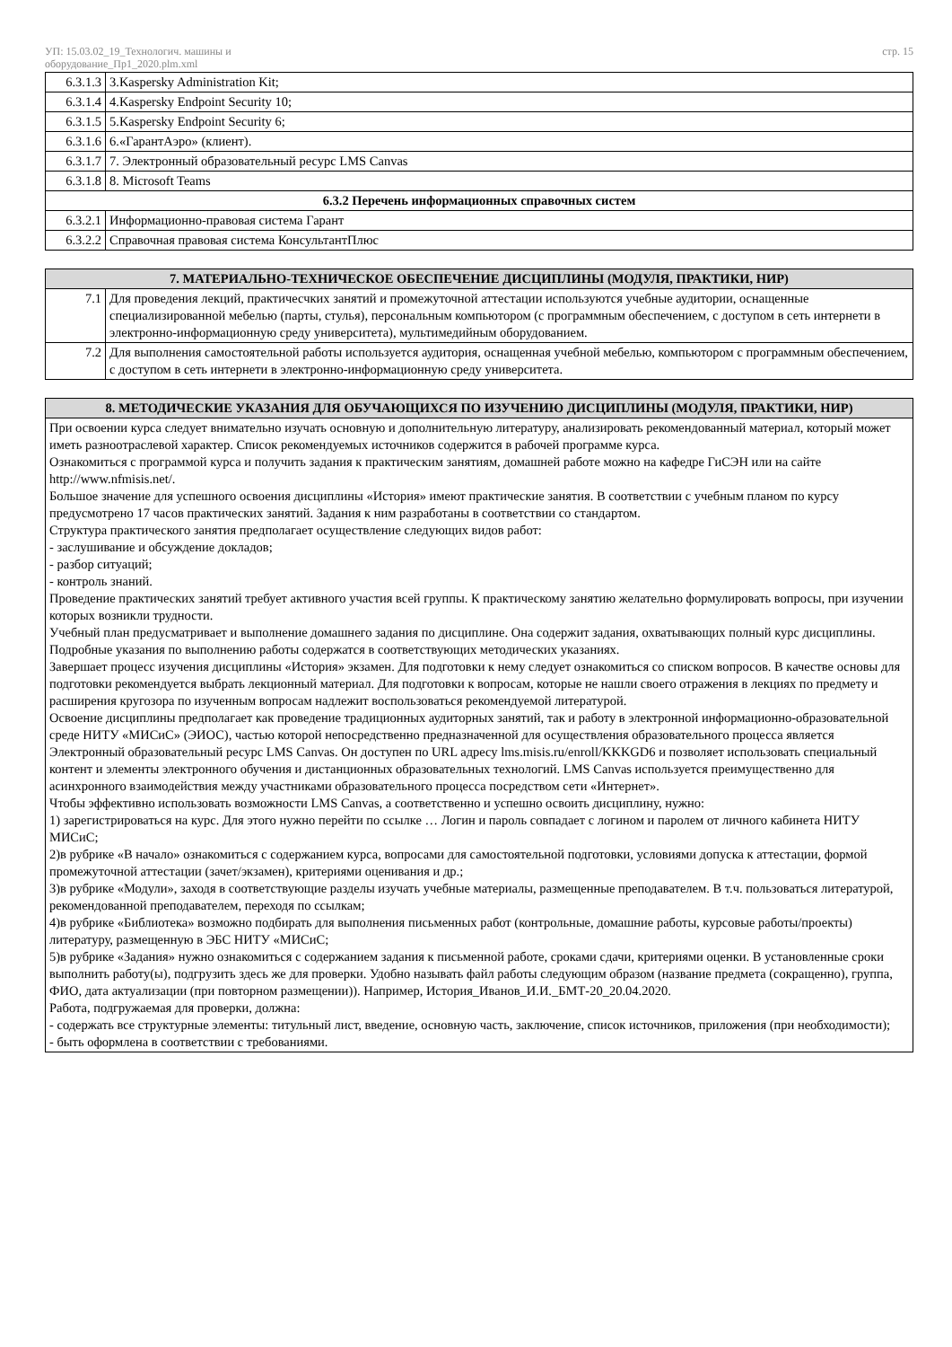УП: 15.03.02_19_Технологич. машины и
оборудование_Пр1_2020.plm.xml
стр. 15
| 6.3.1.3 | 3.Kaspersky Administration Kit; |
| 6.3.1.4 | 4.Kaspersky Endpoint Security 10; |
| 6.3.1.5 | 5.Kaspersky Endpoint Security 6; |
| 6.3.1.6 | 6.«ГарантАэро» (клиент). |
| 6.3.1.7 | 7. Электронный образовательный ресурс LMS Canvas |
| 6.3.1.8 | 8. Microsoft Teams |
| 6.3.2 Перечень информационных справочных систем | |
| 6.3.2.1 | Информационно-правовая система Гарант |
| 6.3.2.2 | Справочная правовая система КонсультантПлюс |
| 7. МАТЕРИАЛЬНО-ТЕХНИЧЕСКОЕ ОБЕСПЕЧЕНИЕ ДИСЦИПЛИНЫ (МОДУЛЯ, ПРАКТИКИ, НИР) | |
| 7.1 | Для проведения лекций, практичесчких занятий и промежуточной аттестации используются учебные аудитории, оснащенные специализированной мебелью (парты, стулья), персональным компьютором (с программным обеспечением, с доступом в сеть интернети в электронно-информационную среду университета), мультимедийным оборудованием. |
| 7.2 | Для выполнения самостоятельной работы используется аудитория, оснащенная учебной мебелью, компьютором с программным обеспечением, с доступом в сеть интернети в электронно-информационную среду университета. |
| 8. МЕТОДИЧЕСКИЕ УКАЗАНИЯ ДЛЯ ОБУЧАЮЩИХСЯ ПО ИЗУЧЕНИЮ ДИСЦИПЛИНЫ (МОДУЛЯ, ПРАКТИКИ, НИР) |
| При освоении курса следует внимательно изучать основную и дополнительную литературу, анализировать рекомендованный материал, который может иметь разноотраслевой характер. Список рекомендуемых источников содержится в рабочей программе курса. Ознакомиться с программой курса и получить задания к практическим занятиям, домашней работе можно на кафедре ГиСЭН или на сайте http://www.nfmisis.net/. Большое значение для успешного освоения дисциплины «История» имеют практические занятия. В соответствии с учебным планом по курсу предусмотрено 17 часов практических занятий. Задания к ним разработаны в соответствии со стандартом. Структура практического занятия предполагает осуществление следующих видов работ: - заслушивание и обсуждение докладов; - разбор ситуаций; - контроль знаний. Проведение практических занятий требует активного участия всей группы. К практическому занятию желательно формулировать вопросы, при изучении которых возникли трудности. Учебный план предусматривает и выполнение домашнего задания по дисциплине. Она содержит задания, охватывающих полный курс дисциплины. Подробные указания по выполнению работы содержатся в соответствующих методических указаниях. Завершает процесс изучения дисциплины «История» экзамен. Для подготовки к нему следует ознакомиться со списком вопросов. В качестве основы для подготовки рекомендуется выбрать лекционный материал. Для подготовки к вопросам, которые не нашли своего отражения в лекциях по предмету и расширения кругозора по изученным вопросам надлежит воспользоваться рекомендуемой литературой. Освоение дисциплины предполагает как проведение традиционных аудиторных занятий, так и работу в электронной информационно-образовательной среде НИТУ «МИСиС» (ЭИОС), частью которой непосредственно предназначенной для осуществления образовательного процесса является Электронный образовательный ресурс LMS Canvas. Он доступен по URL адресу lms.misis.ru/enroll/KKKGD6 и позволяет использовать специальный контент и элементы электронного обучения и дистанционных образовательных технологий. LMS Canvas используется преимущественно для асинхронного взаимодействия между участниками образовательного процесса посредством сети «Интернет». Чтобы эффективно использовать возможности LMS Canvas, а соответственно и успешно освоить дисциплину, нужно: 1) зарегистрироваться на курс. Для этого нужно перейти по ссылке … Логин и пароль совпадает с логином и паролем от личного кабинета НИТУ МИСиС; 2)в рубрике «В начало» ознакомиться с содержанием курса, вопросами для самостоятельной подготовки, условиями допуска к аттестации, формой промежуточной аттестации (зачет/экзамен), критериями оценивания и др.; 3)в рубрике «Модули», заходя в соответствующие разделы изучать учебные материалы, размещенные преподавателем. В т.ч. пользоваться литературой, рекомендованной преподавателем, переходя по ссылкам; 4)в рубрике «Библиотека» возможно подбирать для выполнения письменных работ (контрольные, домашние работы, курсовые работы/проекты) литературу, размещенную в ЭБС НИТУ «МИСиС; 5)в рубрике «Задания» нужно ознакомиться с содержанием задания к письменной работе, сроками сдачи, критериями оценки. В установленные сроки выполнить работу(ы), подгрузить здесь же для проверки. Удобно называть файл работы следующим образом (название предмета (сокращенно), группа, ФИО, дата актуализации (при повторном размещении)). Например, История_Иванов_И.И._БМТ-20_20.04.2020. Работа, подгружаемая для проверки, должна: - содержать все структурные элементы: титульный лист, введение, основную часть, заключение, список источников, приложения (при необходимости); - быть оформлена в соответствии с требованиями. |